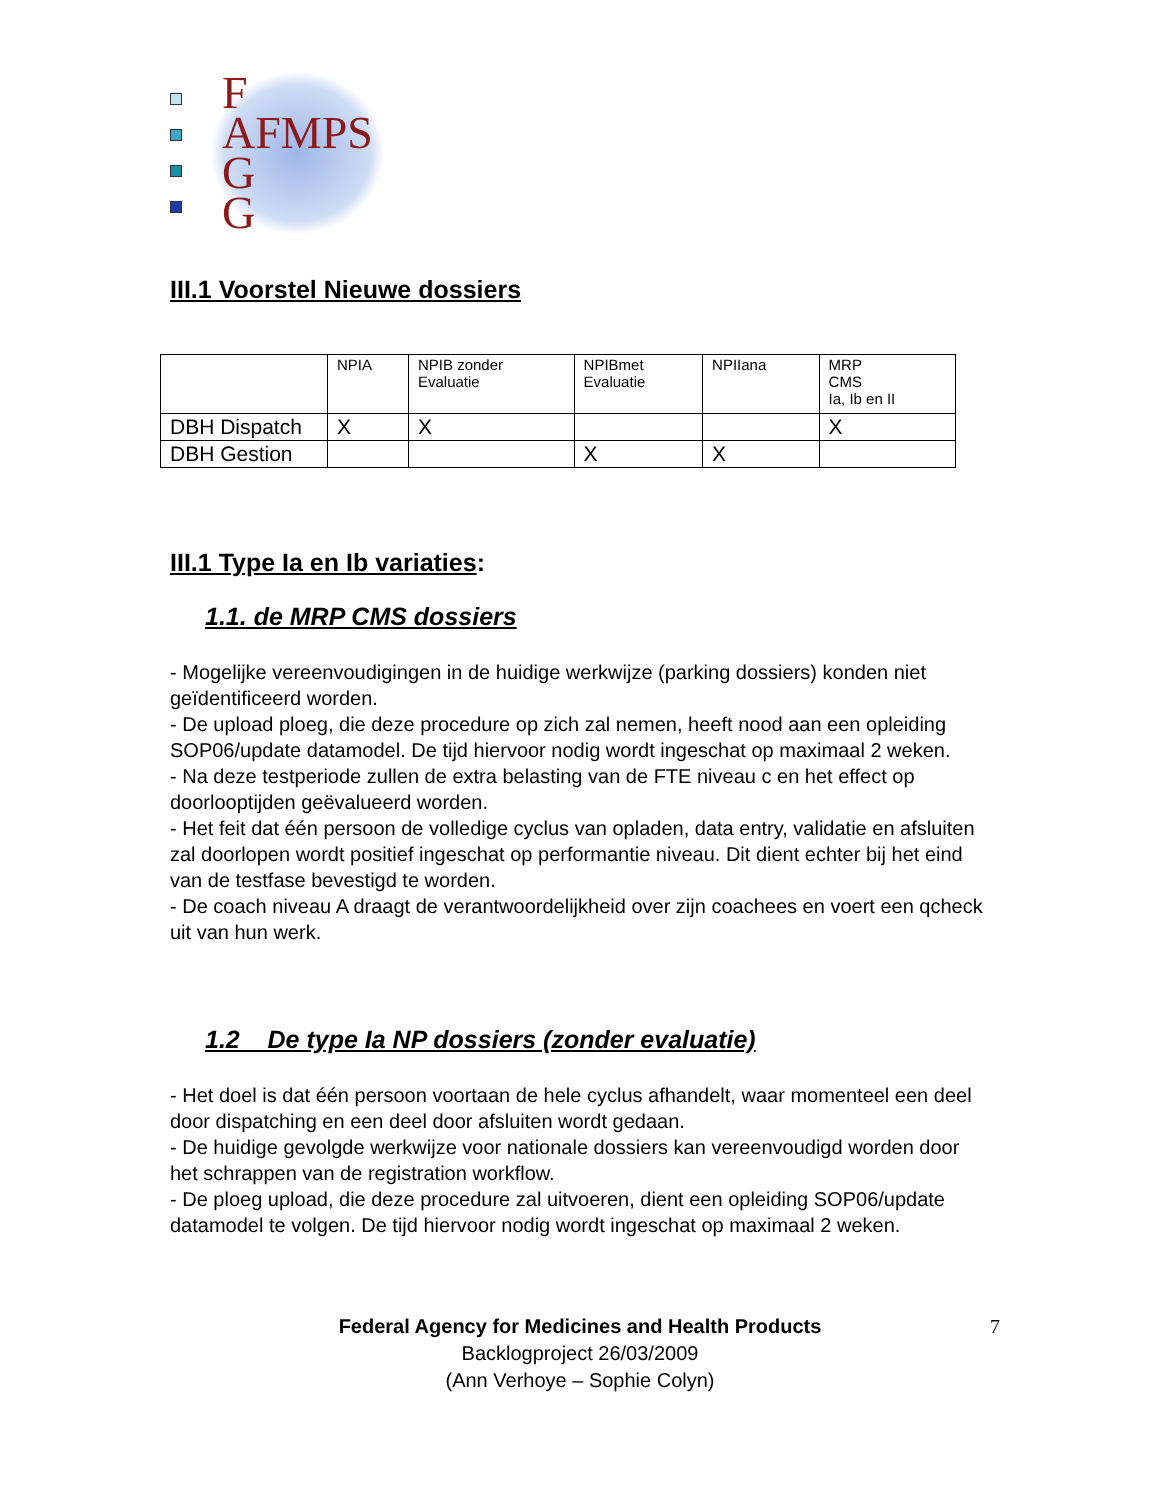F
AFMPS
G
G
III.1 Voorstel Nieuwe dossiers
| | NPIA | NPIB zonder Evaluatie | NPIBmet Evaluatie | NPIIana | MRP CMS Ia, Ib en II |
| DBH Dispatch | X | X | | | X |
| DBH Gestion | | | X | X | |
III.1 Type Ia en Ib variaties:
1.1. de MRP CMS dossiers
- Mogelijke vereenvoudigingen in de huidige werkwijze (parking dossiers) konden niet geïdentificeerd worden.
- De upload ploeg, die deze procedure op zich zal nemen, heeft nood aan een opleiding SOP06/update datamodel. De tijd hiervoor nodig wordt ingeschat op maximaal 2 weken.
- Na deze testperiode zullen de extra belasting van de FTE niveau c en het effect op doorlooptijden geëvalueerd worden.
- Het feit dat één persoon de volledige cyclus van opladen, data entry, validatie en afsluiten zal doorlopen wordt positief ingeschat op performantie niveau. Dit dient echter bij het eind van de testfase bevestigd te worden.
- De coach niveau A draagt de verantwoordelijkheid over zijn coachees en voert een qcheck uit van hun werk.
1.2 De type Ia NP dossiers (zonder evaluatie)
- Het doel is dat één persoon voortaan de hele cyclus afhandelt, waar momenteel een deel door dispatching en een deel door afsluiten wordt gedaan.
- De huidige gevolgde werkwijze voor nationale dossiers kan vereenvoudigd worden door het schrappen van de registration workflow.
- De ploeg upload, die deze procedure zal uitvoeren, dient een opleiding SOP06/update datamodel te volgen. De tijd hiervoor nodig wordt ingeschat op maximaal 2 weken.
Federal Agency for Medicines and Health Products 7
Backlogproject 26/03/2009
(Ann Verhoye – Sophie Colyn)